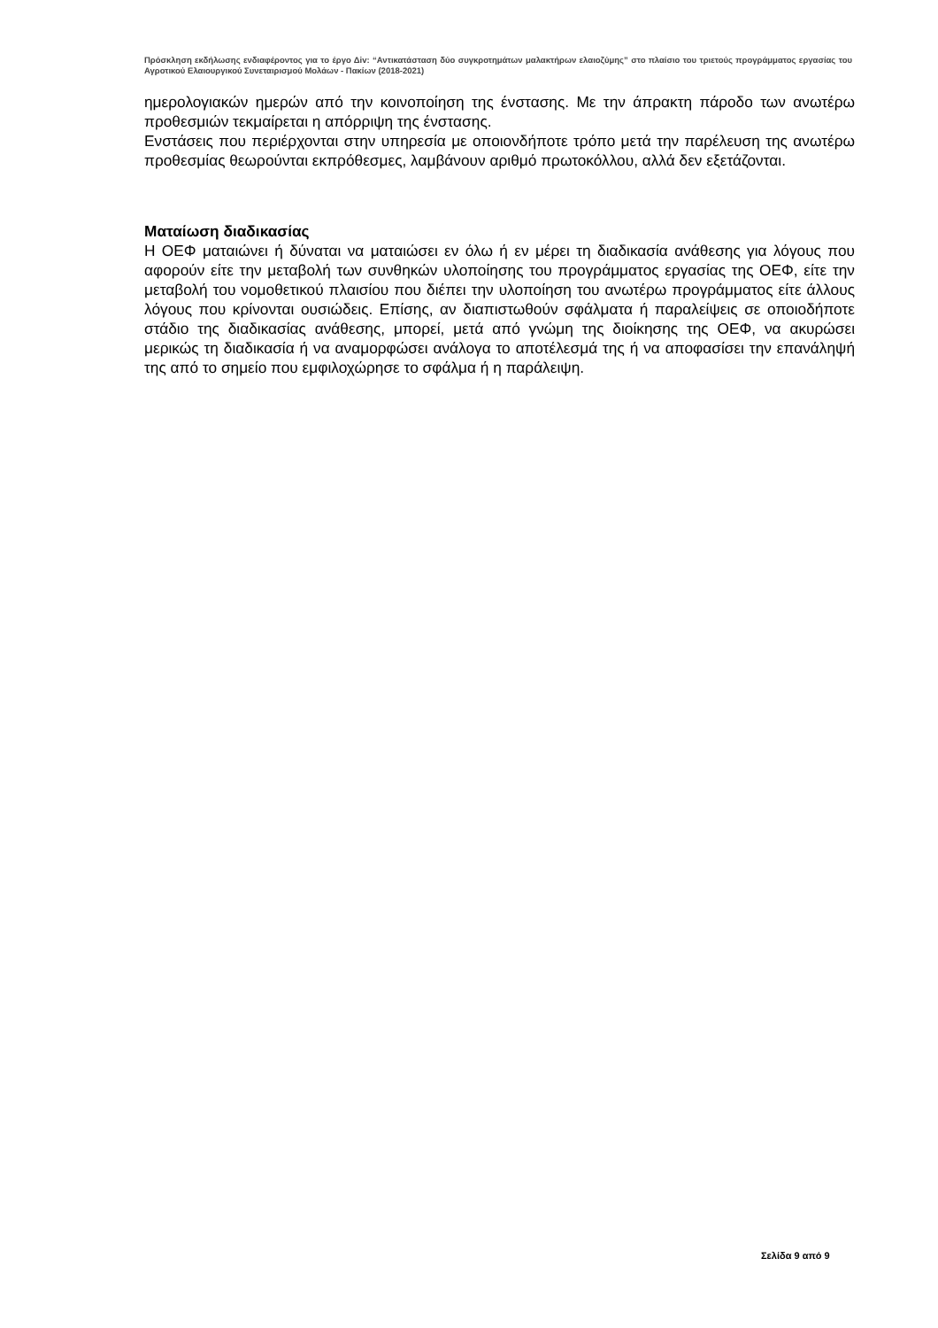Πρόσκληση εκδήλωσης ενδιαφέροντος για το έργο Δiv: “Αντικατάσταση δύο συγκροτημάτων μαλακτήρων ελαιοζύμης” στο πλαίσιο του τριετούς προγράμματος εργασίας του Αγροτικού Ελαιουργικού Συνεταιρισμού Μολάων - Πακίων (2018-2021)
ημερολογιακών ημερών από την κοινοποίηση της ένστασης. Με την άπρακτη πάροδο των ανωτέρω προθεσμιών τεκμαίρεται η απόρριψη της ένστασης.
Ενστάσεις που περιέρχονται στην υπηρεσία με οποιονδήποτε τρόπο μετά την παρέλευση της ανωτέρω προθεσμίας θεωρούνται εκπρόθεσμες, λαμβάνουν αριθμό πρωτοκόλλου, αλλά δεν εξετάζονται.
Ματαίωση διαδικασίας
Η ΟΕΦ ματαιώνει ή δύναται να ματαιώσει εν όλω ή εν μέρει τη διαδικασία ανάθεσης για λόγους που αφορούν είτε την μεταβολή των συνθηκών υλοποίησης του προγράμματος εργασίας της ΟΕΦ, είτε την μεταβολή του νομοθετικού πλαισίου που διέπει την υλοποίηση του ανωτέρω προγράμματος είτε άλλους λόγους που κρίνονται ουσιώδεις. Επίσης, αν διαπιστωθούν σφάλματα ή παραλείψεις σε οποιοδήποτε στάδιο της διαδικασίας ανάθεσης, μπορεί, μετά από γνώμη της διοίκησης της ΟΕΦ, να ακυρώσει μερικώς τη διαδικασία ή να αναμορφώσει ανάλογα το αποτέλεσμά της ή να αποφασίσει την επανάληψή της από το σημείο που εμφιλοχώρησε το σφάλμα ή η παράλειψη.
Σελίδα 9 από 9